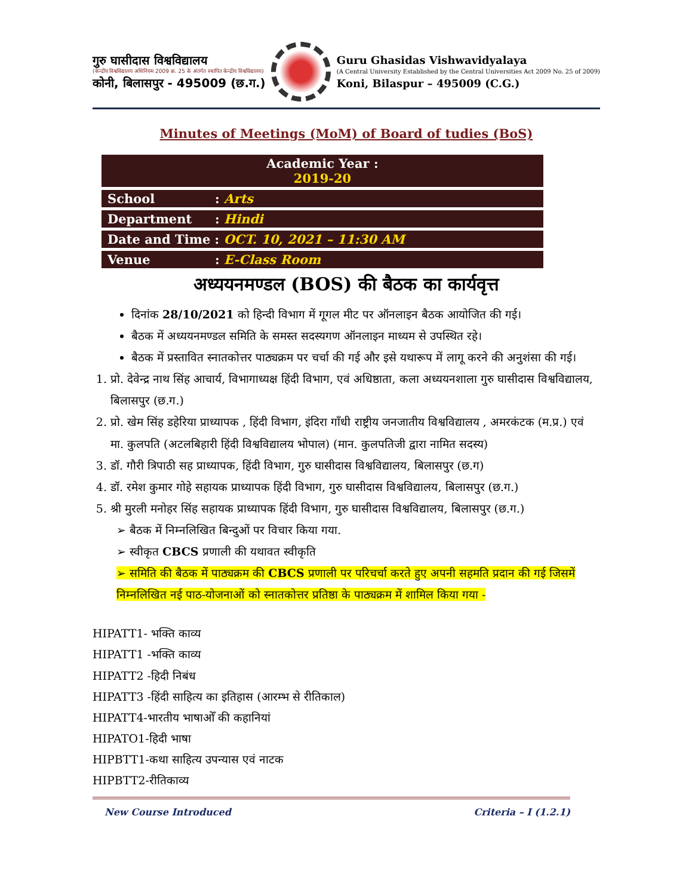गुरु घासीदास विश्वविद्यालय
(केन्द्रीय विश्वविद्यालय अधिनियम 2009 क्र. 25 के अंतर्गत स्थापित केन्द्रीय विश्वविद्यालय)
कोनी, बिलासपुर - 495009 (छ.ग.)
Guru Ghasidas Vishwavidyalaya
(A Central University Established by the Central Universities Act 2009 No. 25 of 2009)
Koni, Bilaspur – 495009 (C.G.)
Minutes of Meetings (MoM) of Board of tudies (BoS)
| Academic Year : 2019-20 | |
| School | : Arts |
| Department | : Hindi |
| Date and Time : OCT. 10, 2021 – 11:30 AM | |
| Venue | : E-Class Room |
अध्ययनमण्डल (BOS) की बैठक का कार्यवृत्त
दिनांक 28/10/2021 को हिन्दी विभाग में गूगल मीट पर ऑनलाइन बैठक आयोजित की गई।
बैठक में अध्ययनमण्डल समिति के समस्त सदस्यगण ऑनलाइन माध्यम से उपस्थित रहे।
बैठक में प्रस्तावित स्नातकोत्तर पाठ्यक्रम पर चर्चा की गई और इसे यथारूप में लागू करने की अनुशंसा की गई।
1. प्रो. देवेन्द्र नाथ सिंह आचार्य, विभागाध्यक्ष हिंदी विभाग, एवं अधिष्ठाता, कला अध्ययनशाला गुरु घासीदास विश्वविद्यालय, बिलासपुर (छ.ग.)
2. प्रो. खेम सिंह डहेरिया प्राध्यापक , हिंदी विभाग, इंदिरा गाँधी राष्ट्रीय जनजातीय विश्वविद्यालय , अमरकंटक (म.प्र.) एवं मा. कुलपति (अटलबिहारी हिंदी विश्वविद्यालय भोपाल) (मान. कुलपतिजी द्वारा नामित सदस्य)
3. डॉ. गौरी त्रिपाठी सह प्राध्यापक, हिंदी विभाग, गुरु घासीदास विश्वविद्यालय, बिलासपुर (छ.ग)
4. डॉ. रमेश कुमार गोहे सहायक प्राध्यापक हिंदी विभाग, गुरु घासीदास विश्वविद्यालय, बिलासपुर (छ.ग.)
5. श्री मुरली मनोहर सिंह सहायक प्राध्यापक हिंदी विभाग, गुरु घासीदास विश्वविद्यालय, बिलासपुर (छ.ग.)
➢ बैठक में निम्नलिखित बिन्दुओं पर विचार किया गया.
➢ स्वीकृत CBCS प्रणाली की यथावत स्वीकृति
➢ समिति की बैठक में पाठ्यक्रम की CBCS प्रणाली पर परिचर्चा करते हुए अपनी सहमति प्रदान की गई जिसमें निम्नलिखित नई पाठ-योजनाओं को स्नातकोत्तर प्रतिष्ठा के पाठ्यक्रम में शामिल किया गया -
HIPATT1- भक्ति काव्य
HIPATT1 -भक्ति काव्य
HIPATT2 -हिदी निबंध
HIPATT3 -हिंदी साहित्य का इतिहास (आरम्भ से रीतिकाल)
HIPATT4-भारतीय भाषाओँ की कहानियां
HIPATO1-हिदी भाषा
HIPBTT1-कथा साहित्य उपन्यास एवं नाटक
HIPBTT2-रीतिकाव्य
New Course Introduced Criteria – I (1.2.1)